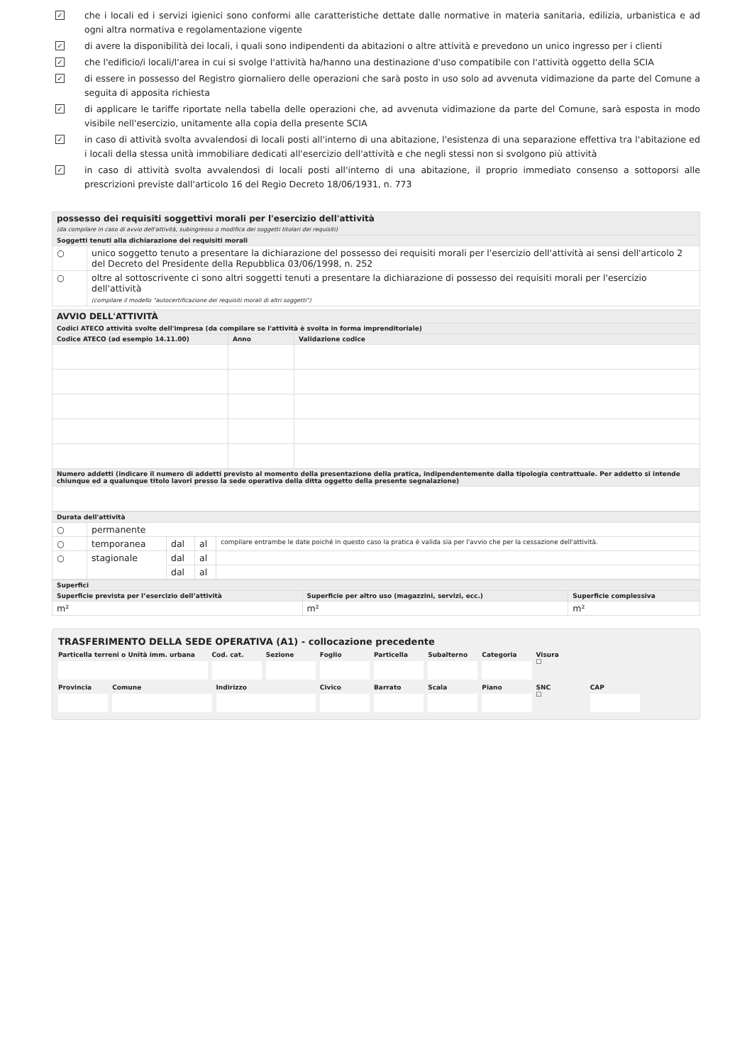✓
che i locali ed i servizi igienici sono conformi alle caratteristiche dettate dalle normative in materia sanitaria, edilizia, urbanistica e ad ogni altra normativa e regolamentazione vigente
✓
di avere la disponibilità dei locali, i quali sono indipendenti da abitazioni o altre attività e prevedono un unico ingresso per i clienti
✓
che l'edificio/i locali/l'area in cui si svolge l'attività ha/hanno una destinazione d'uso compatibile con l'attività oggetto della SCIA
✓
di essere in possesso del Registro giornaliero delle operazioni che sarà posto in uso solo ad avvenuta vidimazione da parte del Comune a seguita di apposita richiesta
✓
di applicare le tariffe riportate nella tabella delle operazioni che, ad avvenuta vidimazione da parte del Comune, sarà esposta in modo visibile nell'esercizio, unitamente alla copia della presente SCIA
✓
in caso di attività svolta avvalendosi di locali posti all'interno di una abitazione, l'esistenza di una separazione effettiva tra l'abitazione ed i locali della stessa unità immobiliare dedicati all'esercizio dell'attività e che negli stessi non si svolgono più attività
✓
in caso di attività svolta avvalendosi di locali posti all'interno di una abitazione, il proprio immediato consenso a sottoporsi alle prescrizioni previste dall'articolo 16 del Regio Decreto 18/06/1931, n. 773
| possesso dei requisiti soggettivi morali per l'esercizio dell'attività (da compilare in caso di avvio dell'attività, subingresso o modifica dei soggetti titolari dei requisiti) | |
| Soggetti tenuti alla dichiarazione dei requisiti morali | |
| ○ | unico soggetto tenuto a presentare la dichiarazione del possesso dei requisiti morali per l'esercizio dell'attività ai sensi dell'articolo 2 del Decreto del Presidente della Repubblica 03/06/1998, n. 252 |
| ○ | oltre al sottoscrivente ci sono altri soggetti tenuti a presentare la dichiarazione di possesso dei requisiti morali per l'esercizio dell'attività (compilare il modello "autocertificazione dei requisiti morali di altri soggetti") |
| AVVIO DELL'ATTIVITÀ | | |
| Codici ATECO attività svolte dell'impresa (da compilare se l'attività è svolta in forma imprenditoriale) | | |
| Codice ATECO (ad esempio 14.11.00) | Anno | Validazione codice |
| Numero addetti (indicare il numero di addetti previsto al momento della presentazione della pratica, indipendentemente dalla tipologia contrattuale. Per addetto si intende chiunque ed a qualunque titolo lavori presso la sede operativa della ditta oggetto della presente segnalazione) | | |
| Durata dell'attività | | | | |
| ○ | permanente | | | |
| ○ | temporanea | dal | al | compilare entrambe le date poiché in questo caso la pratica è valida sia per l'avvio che per la cessazione dell'attività. |
| ○ | stagionale | dal | al | |
| | | dal | al | |
| Superfici | | |
| Superficie prevista per l’esercizio dell’attività | Superficie per altro uso (magazzini, servizi, ecc.) | Superficie complessiva |
| m² | m² | m² |
TRASFERIMENTO DELLA SEDE OPERATIVA (A1) - collocazione precedente
Particella terreni o Unità imm. urbana
Cod. cat. Sezione Foglio Particella Subalterno Categoria Visura
☐
Provincia Comune Indirizzo Civico Barrato Scala Piano SNC
☐
CAP